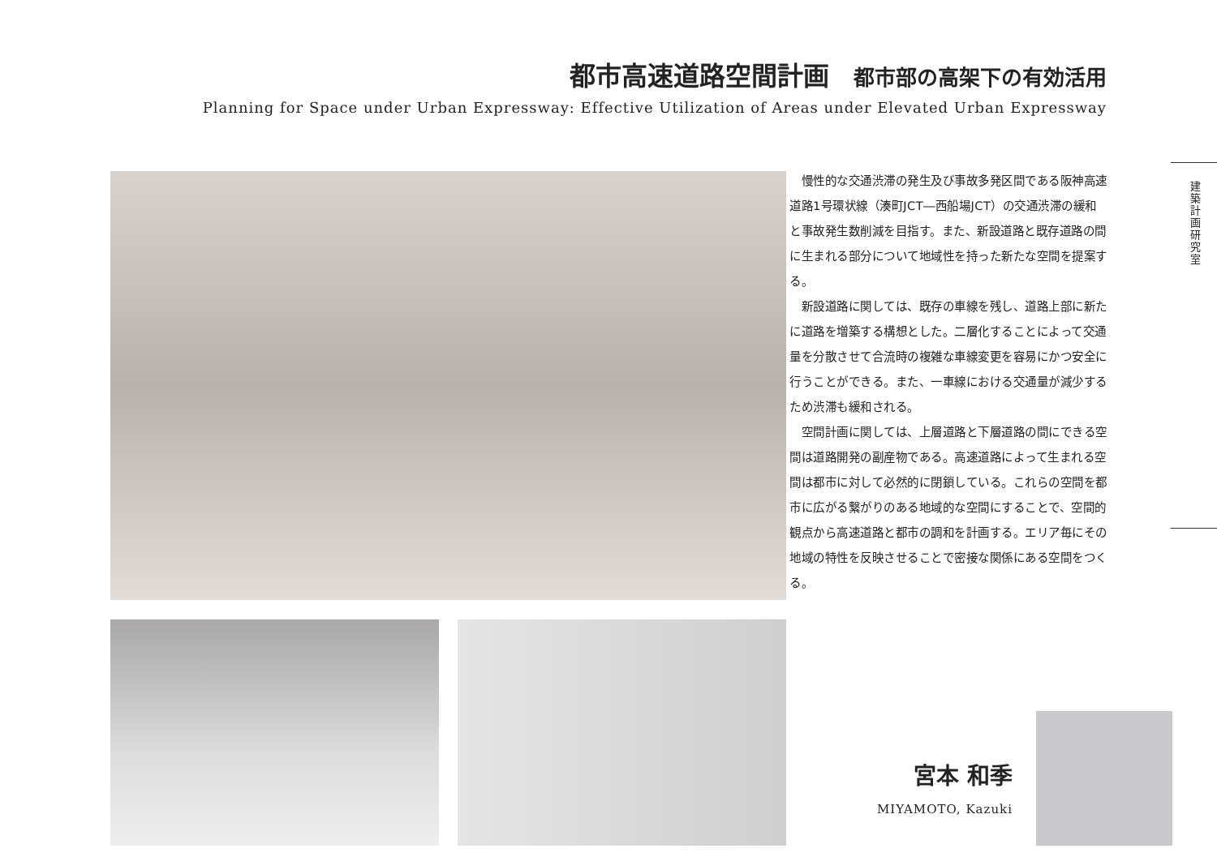都市高速道路空間計画 都市部の高架下の有効活用
Planning for Space under Urban Expressway: Effective Utilization of Areas under Elevated Urban Expressway
慢性的な交通渋滞の発生及び事故多発区間である阪神高速道路1号環状線（湊町JCT―西船場JCT）の交通渋滞の緩和と事故発生数削減を目指す。また、新設道路と既存道路の間に生まれる部分について地域性を持った新たな空間を提案する。
新設道路に関しては、既存の車線を残し、道路上部に新たに道路を増築する構想とした。二層化することによって交通量を分散させて合流時の複雑な車線変更を容易にかつ安全に行うことができる。また、一車線における交通量が減少するため渋滞も緩和される。
空間計画に関しては、上層道路と下層道路の間にできる空間は道路開発の副産物である。高速道路によって生まれる空間は都市に対して必然的に閉鎖している。これらの空間を都市に広がる繋がりのある地域的な空間にすることで、空間的観点から高速道路と都市の調和を計画する。エリア毎にその地域の特性を反映させることで密接な関係にある空間をつくる。
建築計画研究室
宮本 和季
MIYAMOTO, Kazuki